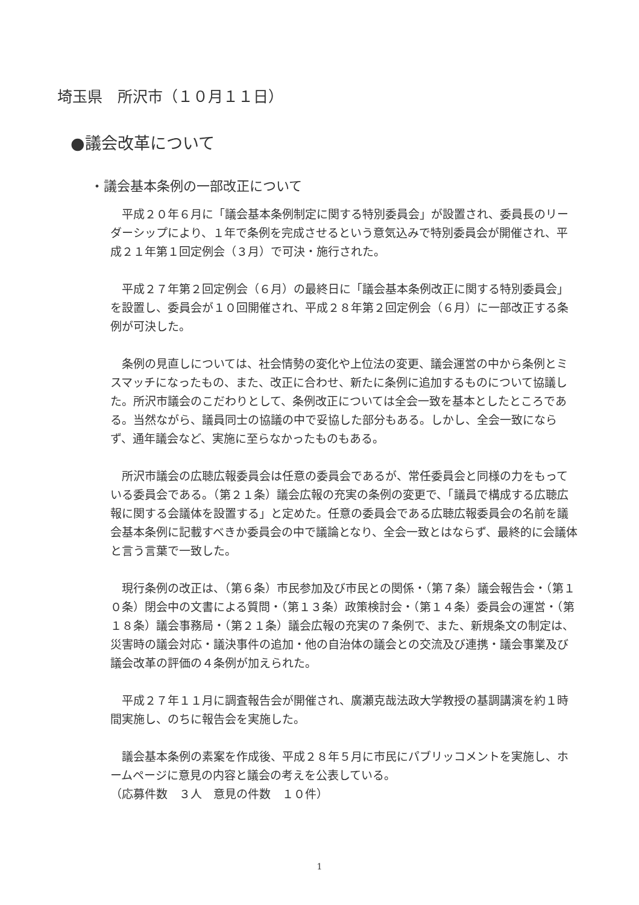埼玉県　所沢市（１０月１１日）
●議会改革について
・議会基本条例の一部改正について
平成２０年６月に「議会基本条例制定に関する特別委員会」が設置され、委員長のリーダーシップにより、１年で条例を完成させるという意気込みで特別委員会が開催され、平成２１年第１回定例会（３月）で可決・施行された。
平成２７年第２回定例会（６月）の最終日に「議会基本条例改正に関する特別委員会」を設置し、委員会が１０回開催され、平成２８年第２回定例会（６月）に一部改正する条例が可決した。
条例の見直しについては、社会情勢の変化や上位法の変更、議会運営の中から条例とミスマッチになったもの、また、改正に合わせ、新たに条例に追加するものについて協議した。所沢市議会のこだわりとして、条例改正については全会一致を基本としたところである。当然ながら、議員同士の協議の中で妥協した部分もある。しかし、全会一致にならず、通年議会など、実施に至らなかったものもある。
所沢市議会の広聴広報委員会は任意の委員会であるが、常任委員会と同様の力をもっている委員会である。（第２１条）議会広報の充実の条例の変更で、「議員で構成する広聴広報に関する会議体を設置する」と定めた。任意の委員会である広聴広報委員会の名前を議会基本条例に記載すべきか委員会の中で議論となり、全会一致とはならず、最終的に会議体と言う言葉で一致した。
現行条例の改正は、（第６条）市民参加及び市民との関係・（第７条）議会報告会・（第１０条）閉会中の文書による質問・（第１３条）政策検討会・（第１４条）委員会の運営・（第１８条）議会事務局・（第２１条）議会広報の充実の７条例で、また、新規条文の制定は、災害時の議会対応・議決事件の追加・他の自治体の議会との交流及び連携・議会事業及び議会改革の評価の４条例が加えられた。
平成２７年１１月に調査報告会が開催され、廣瀬克哉法政大学教授の基調講演を約１時間実施し、のちに報告会を実施した。
議会基本条例の素案を作成後、平成２８年５月に市民にパブリッコメントを実施し、ホームページに意見の内容と議会の考えを公表している。
（応募件数　３人　意見の件数　１０件）
1